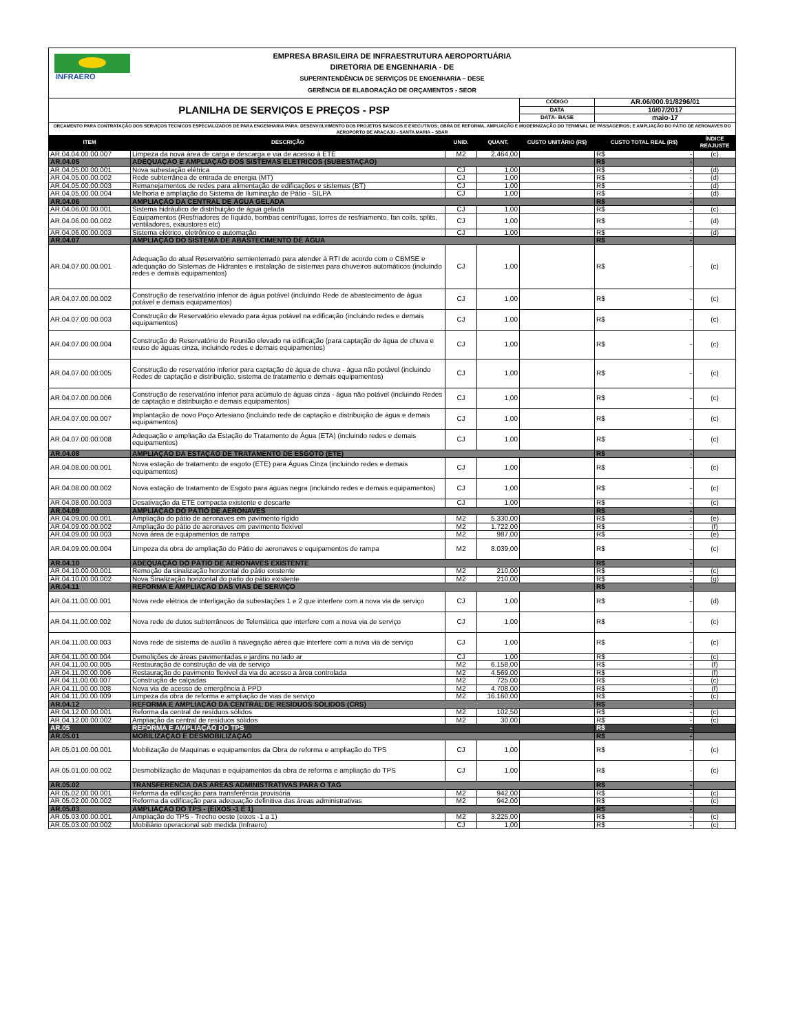| INFRAERO EMPRESA BRASILEIRA DE INFRAESTRUTURA AEROPORTUÁRIA DIRETORIA DE ENGENHARIA - DE SUPERINTENDÊNCIA DE SERVIÇOS DE ENGENHARIA – DESE GERÊNCIA DE ELABORAÇÃO DE ORÇAMENTOS - SEOR | | | | | | |
| PLANILHA DE SERVIÇOS E PREÇOS - PSP | | | | CÓDIGO | AR.06/000.91/8296/01 | |
| | | | | DATA | 10/07/2017 | |
| | | | | DATA- BASE | maio-17 | |
| ORÇAMENTO PARA CONTRATAÇÃO DOS SERVIÇOS TECNICOS ESPECIALIZADOS DE PARA ENGENHARIA PARA: DESENVOLVIMENTO DOS PROJETOS BASICOS E EXECUTIVOS; OBRA DE REFORMA, AMPLIAÇÃO E MODERNIZAÇÃO DO TERMINAL DE PASSAGEIROS; E AMPLIAÇÃO DO PÁTIO DE AERONAVES DO AEROPORTO DE ARACAJU - SANTA MARIA – SBAR | | | | | | |
| ITEM | DESCRIÇÃO | UNID. | QUANT. | CUSTO UNITÁRIO (R$) | CUSTO TOTAL REAL (R$) | ÍNDICE REAJUSTE |
| AR.04.04.00.00.007 | Limpeza da nova área de carga e descarga e via de acesso à ETE | M2 | 2.464,00 | | R$ - | (c) |
| AR.04.05 | ADEQUAÇÃO E AMPLIAÇÃO DOS SISTEMAS ELÉTRICOS (SUBESTAÇÃO) | | | | R$ - | |
| AR.04.05.00.00.001 | Nova subestação elétrica | CJ | 1,00 | | R$ - | (d) |
| AR.04.05.00.00.002 | Rede subterrânea de entrada de energia (MT) | CJ | 1,00 | | R$ - | (d) |
| AR.04.05.00.00.003 | Remanejamentos de redes para alimentação de edificações e sistemas (BT) | CJ | 1,00 | | R$ - | (d) |
| AR.04.05.00.00.004 | Melhoria e ampliação do Sistema de Iluminação de Pátio - SILPA | CJ | 1,00 | | R$ - | (d) |
| AR.04.06 | AMPLIAÇÃO DA CENTRAL DE ÁGUA GELADA | | | | R$ - | |
| AR.04.06.00.00.001 | Sistema hidráulico de distribuição de água gelada | CJ | 1,00 | | R$ - | (c) |
| AR.04.06.00.00.002 | Equipamentos (Resfriadores de líquido, bombas centrífugas, torres de resfriamento, fan coils, splits, ventiladores, exaustores etc) | CJ | 1,00 | | R$ - | (d) |
| AR.04.06.00.00.003 | Sistema elétrico, eletrônico e automação | CJ | 1,00 | | R$ - | (d) |
| AR.04.07 | AMPLIAÇÃO DO SISTEMA DE ABASTECIMENTO DE ÁGUA | | | | R$ - | |
| AR.04.07.00.00.001 | Adequação do atual Reservatório semienterrado para atender à RTI de acordo com o CBMSE e adequação do Sistemas de Hidrantes e instalação de sistemas para chuveiros automáticos (incluindo redes e demais equipamentos) | CJ | 1,00 | | R$ - | (c) |
| AR.04.07.00.00.002 | Construção de reservatório inferior de água potável (incluindo Rede de abastecimento de água potável e demais equipamentos) | CJ | 1,00 | | R$ - | (c) |
| AR.04.07.00.00.003 | Construção de Reservatório elevado para água potável na edificação (incluindo redes e demais equipamentos) | CJ | 1,00 | | R$ - | (c) |
| AR.04.07.00.00.004 | Construção de Reservatório de Reunião elevado na edificação (para captação de água de chuva e reuso de águas cinza, incluindo redes e demais equipamentos) | CJ | 1,00 | | R$ - | (c) |
| AR.04.07.00.00.005 | Construção de reservatório inferior para captação de água de chuva - água não potável (incluindo Redes de captação e distribuição, sistema de tratamento e demais equipamentos) | CJ | 1,00 | | R$ - | (c) |
| AR.04.07.00.00.006 | Construção de reservatório inferior para acúmulo de águas cinza - água não potável (incluindo Redes de captação e distribuição e demais equipamentos) | CJ | 1,00 | | R$ - | (c) |
| AR.04.07.00.00.007 | Implantação de novo Poço Artesiano (incluindo rede de captação e distribuição de água e demais equipamentos) | CJ | 1,00 | | R$ - | (c) |
| AR.04.07.00.00.008 | Adequação e ampliação da Estação de Tratamento de Água (ETA) (incluindo redes e demais equipamentos) | CJ | 1,00 | | R$ - | (c) |
| AR.04.08 | AMPLIAÇÃO DA ESTAÇÃO DE TRATAMENTO DE ESGOTO (ETE) | | | | R$ - | |
| AR.04.08.00.00.001 | Nova estação de tratamento de esgoto (ETE) para Águas Cinza (incluindo redes e demais equipamentos) | CJ | 1,00 | | R$ - | (c) |
| AR.04.08.00.00.002 | Nova estação de tratamento de Esgoto para águas negra (incluindo redes e demais equipamentos) | CJ | 1,00 | | R$ - | (c) |
| AR.04.08.00.00.003 | Desativação da ETE compacta existente e descarte | CJ | 1,00 | | R$ - | (c) |
| AR.04.09 | AMPLIAÇÃO DO PÁTIO DE AERONAVES | | | | R$ - | |
| AR.04.09.00.00.001 | Ampliação do pátio de aeronaves em pavimento rígido | M2 | 5.330,00 | | R$ - | (e) |
| AR.04.09.00.00.002 | Ampliação do pátio de aeronaves em pavimento flexível | M2 | 1.722,00 | | R$ - | (f) |
| AR.04.09.00.00.003 | Nova área de equipamentos de rampa | M2 | 987,00 | | R$ - | (e) |
| AR.04.09.00.00.004 | Limpeza da obra de ampliação do Pátio de aeronaves e equipamentos de rampa | M2 | 8.039,00 | | R$ - | (c) |
| AR.04.10 | ADEQUAÇÃO DO PÁTIO DE AERONAVES EXISTENTE | | | | R$ - | |
| AR.04.10.00.00.001 | Remoção da sinalização horizontal do pátio existente | M2 | 210,00 | | R$ - | (c) |
| AR.04.10.00.00.002 | Nova Sinalização horizontal do patio do pátio existente | M2 | 210,00 | | R$ - | (g) |
| AR.04.11 | REFORMA E AMPLIAÇÃO DAS VIAS DE SERVIÇO | | | | R$ - | |
| AR.04.11.00.00.001 | Nova rede elétrica de interligação da subestações 1 e 2 que interfere com a nova via de serviço | CJ | 1,00 | | R$ - | (d) |
| AR.04.11.00.00.002 | Nova rede de dutos subterrâneos de Telemática que interfere com a nova via de serviço | CJ | 1,00 | | R$ - | (c) |
| AR.04.11.00.00.003 | Nova rede de sistema de auxílio à navegação aérea que interfere com a nova via de serviço | CJ | 1,00 | | R$ - | (c) |
| AR.04.11.00.00.004 | Demolições de áreas pavimentadas e jardins no lado ar | CJ | 1,00 | | R$ - | (c) |
| AR.04.11.00.00.005 | Restauração de construção de via de serviço | M2 | 6.158,00 | | R$ - | (f) |
| AR.04.11.00.00.006 | Restauração do pavimento flexivel da via de acesso a área controlada | M2 | 4.569,00 | | R$ - | (f) |
| AR.04.11.00.00.007 | Construção de calçadas | M2 | 725,00 | | R$ - | (c) |
| AR.04.11.00.00.008 | Nova via de acesso de emergência à PPD | M2 | 4.708,00 | | R$ - | (f) |
| AR.04.11.00.00.009 | Limpeza da obra de reforma e ampliação de vias de serviço | M2 | 16.160,00 | | R$ - | (c) |
| AR.04.12 | REFORMA E AMPLIAÇÃO DA CENTRAL DE RESÍDUOS SÓLIDOS (CRS) | | | | R$ - | |
| AR.04.12.00.00.001 | Reforma da central de resíduos sólidos | M2 | 102,50 | | R$ - | (c) |
| AR.04.12.00.00.002 | Ampliação da central de resíduos sólidos | M2 | 30,00 | | R$ - | (c) |
| AR.05 | REFORMA E AMPLIAÇÃO DO TPS | | | | R$ - | |
| AR.05.01 | MOBILIZAÇÃO E DESMOBILIZAÇÃO | | | | R$ - | |
| AR.05.01.00.00.001 | Mobilização de Maquinas e equipamentos da Obra de reforma e ampliação do TPS | CJ | 1,00 | | R$ - | (c) |
| AR.05.01.00.00.002 | Desmobilização de Maqunas e equipamentos da obra de reforma e ampliação do TPS | CJ | 1,00 | | R$ - | (c) |
| AR.05.02 | TRANSFERÊNCIA DAS ÁREAS ADMINISTRATIVAS PARA O TAG | | | | R$ - | |
| AR.05.02.00.00.001 | Reforma da edificação para transferência provisória | M2 | 942,00 | | R$ - | (c) |
| AR.05.02.00.00.002 | Reforma da edificação para adequação definitiva das áreas administrativas | M2 | 942,00 | | R$ - | (c) |
| AR.05.03 | AMPLIAÇÃO DO TPS - (EIXOS -1 E 1) | | | | R$ - | |
| AR.05.03.00.00.001 | Ampliação do TPS - Trecho oeste (eixos -1 a 1) | M2 | 3.225,00 | | R$ - | (c) |
| AR.05.03.00.00.002 | Mobiliário operacional sob medida (Infraero) | CJ | 1,00 | | R$ - | (c) |